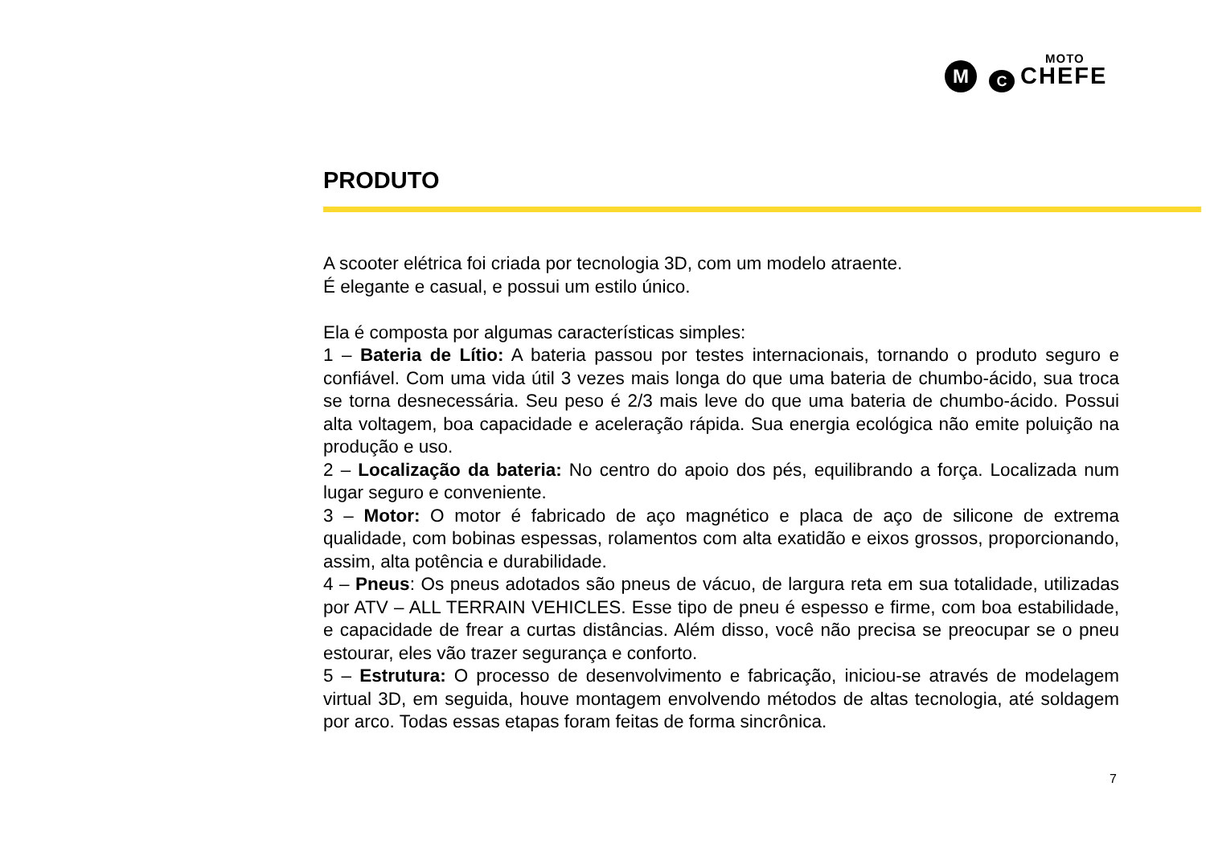M C
MOTO
CHEFE
PRODUTO
A scooter elétrica foi criada por tecnologia 3D, com um modelo atraente.
É elegante e casual, e possui um estilo único.
Ela é composta por algumas características simples:
1 – Bateria de Lítio: A bateria passou por testes internacionais, tornando o produto seguro e confiável. Com uma vida útil 3 vezes mais longa do que uma bateria de chumbo-ácido, sua troca se torna desnecessária. Seu peso é 2/3 mais leve do que uma bateria de chumbo-ácido. Possui alta voltagem, boa capacidade e aceleração rápida. Sua energia ecológica não emite poluição na produção e uso.
2 – Localização da bateria: No centro do apoio dos pés, equilibrando a força. Localizada num lugar seguro e conveniente.
3 – Motor: O motor é fabricado de aço magnético e placa de aço de silicone de extrema qualidade, com bobinas espessas, rolamentos com alta exatidão e eixos grossos, proporcionando, assim, alta potência e durabilidade.
4 – Pneus: Os pneus adotados são pneus de vácuo, de largura reta em sua totalidade, utilizadas por ATV – ALL TERRAIN VEHICLES. Esse tipo de pneu é espesso e firme, com boa estabilidade, e capacidade de frear a curtas distâncias. Além disso, você não precisa se preocupar se o pneu estourar, eles vão trazer segurança e conforto.
5 – Estrutura: O processo de desenvolvimento e fabricação, iniciou-se através de modelagem virtual 3D, em seguida, houve montagem envolvendo métodos de altas tecnologia, até soldagem por arco. Todas essas etapas foram feitas de forma sincrônica.
7